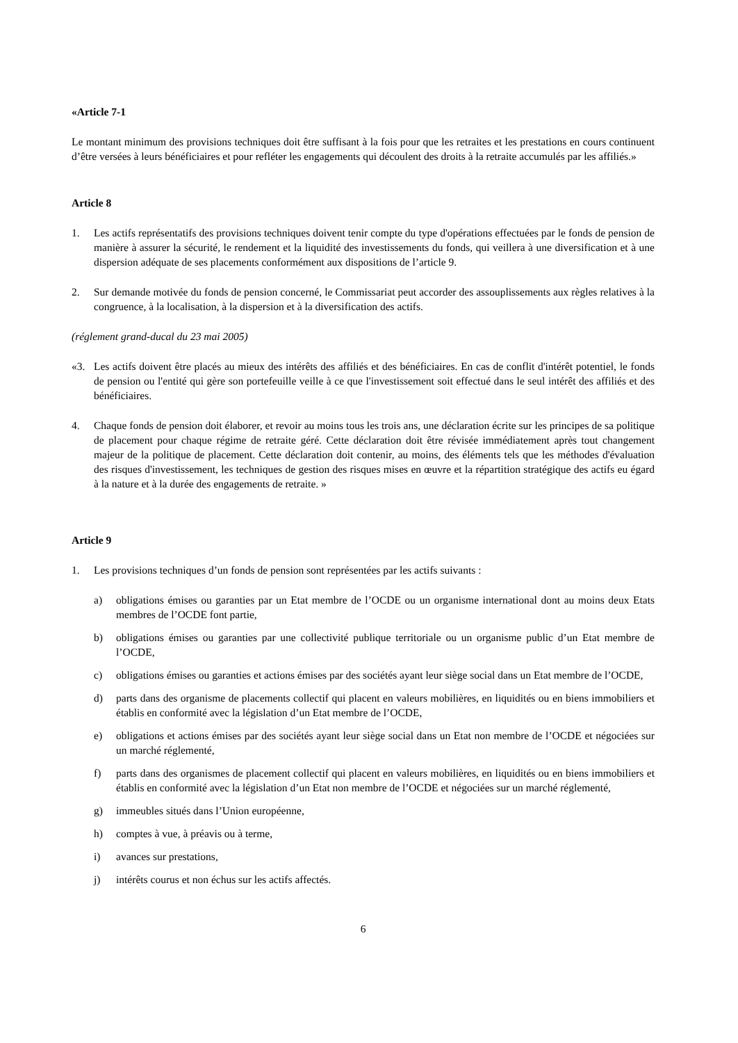«Article 7-1
Le montant minimum des provisions techniques doit être suffisant à la fois pour que les retraites et les prestations en cours continuent d’être versées à leurs bénéficiaires et pour refléter les engagements qui découlent des droits à la retraite accumulés par les affiliés.»
Article 8
1. Les actifs représentatifs des provisions techniques doivent tenir compte du type d'opérations effectuées par le fonds de pension de manière à assurer la sécurité, le rendement et la liquidité des investissements du fonds, qui veillera à une diversification et à une dispersion adéquate de ses placements conformément aux dispositions de l’article 9.
2. Sur demande motivée du fonds de pension concerné, le Commissariat peut accorder des assouplissements aux règles relatives à la congruence, à la localisation, à la dispersion et à la diversification des actifs.
(réglement grand-ducal du 23 mai 2005)
«3. Les actifs doivent être placés au mieux des intérêts des affiliés et des bénéficiaires. En cas de conflit d'intérêt potentiel, le fonds de pension ou l'entité qui gère son portefeuille veille à ce que l'investissement soit effectué dans le seul intérêt des affiliés et des bénéficiaires.
4. Chaque fonds de pension doit élaborer, et revoir au moins tous les trois ans, une déclaration écrite sur les principes de sa politique de placement pour chaque régime de retraite géré. Cette déclaration doit être révisée immédiatement après tout changement majeur de la politique de placement. Cette déclaration doit contenir, au moins, des éléments tels que les méthodes d'évaluation des risques d'investissement, les techniques de gestion des risques mises en œuvre et la répartition stratégique des actifs eu égard à la nature et à la durée des engagements de retraite. »
Article 9
1. Les provisions techniques d’un fonds de pension sont représentées par les actifs suivants :
a) obligations émises ou garanties par un Etat membre de l’OCDE ou un organisme international dont au moins deux Etats membres de l’OCDE font partie,
b) obligations émises ou garanties par une collectivité publique territoriale ou un organisme public d’un Etat membre de l’OCDE,
c) obligations émises ou garanties et actions émises par des sociétés ayant leur siège social dans un Etat membre de l’OCDE,
d) parts dans des organisme de placements collectif qui placent en valeurs mobilières, en liquidités ou en biens immobiliers et établis en conformité avec la législation d’un Etat membre de l’OCDE,
e) obligations et actions émises par des sociétés ayant leur siège social dans un Etat non membre de l’OCDE et négociées sur un marché réglementé,
f) parts dans des organismes de placement collectif qui placent en valeurs mobilières, en liquidités ou en biens immobiliers et établis en conformité avec la législation d’un Etat non membre de l’OCDE et négociées sur un marché réglementé,
g) immeubles situés dans l’Union européenne,
h) comptes à vue, à préavis ou à terme,
i) avances sur prestations,
j) intérêts courus et non échus sur les actifs affectés.
6